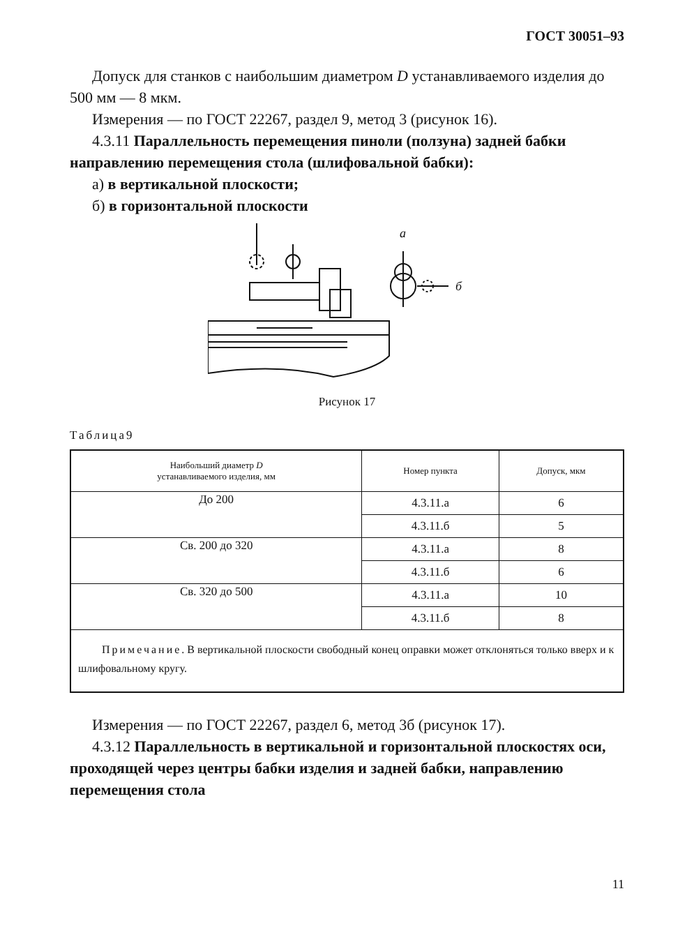ГОСТ 30051–93
Допуск для станков с наибольшим диаметром D устанавливаемого изделия до 500 мм — 8 мкм.
Измерения — по ГОСТ 22267, раздел 9, метод 3 (рисунок 16).
4.3.11 Параллельность перемещения пиноли (ползуна) задней бабки направлению перемещения стола (шлифовальной бабки):
а) в вертикальной плоскости;
б) в горизонтальной плоскости
а
б
Рисунок 17
Таблица9
| Наибольший диаметр D устанавливаемого изделия, мм | Номер пункта | Допуск, мкм |
| --- | --- | --- |
| До 200 | 4.3.11.а | 6 |
| | 4.3.11.б | 5 |
| Св. 200 до 320 | 4.3.11.а | 8 |
| | 4.3.11.б | 6 |
| Св. 320 до 500 | 4.3.11.а | 10 |
| | 4.3.11.б | 8 |
| Примечание . В вертикальной плоскости свободный конец оправки может отклоняться только вверх и к шлифовальному кругу. | | |
Измерения — по ГОСТ 22267, раздел 6, метод 3б (рисунок 17).
4.3.12 Параллельность в вертикальной и горизонтальной плоскостях оси, проходящей через центры бабки изделия и задней бабки, направлению перемещения стола
11